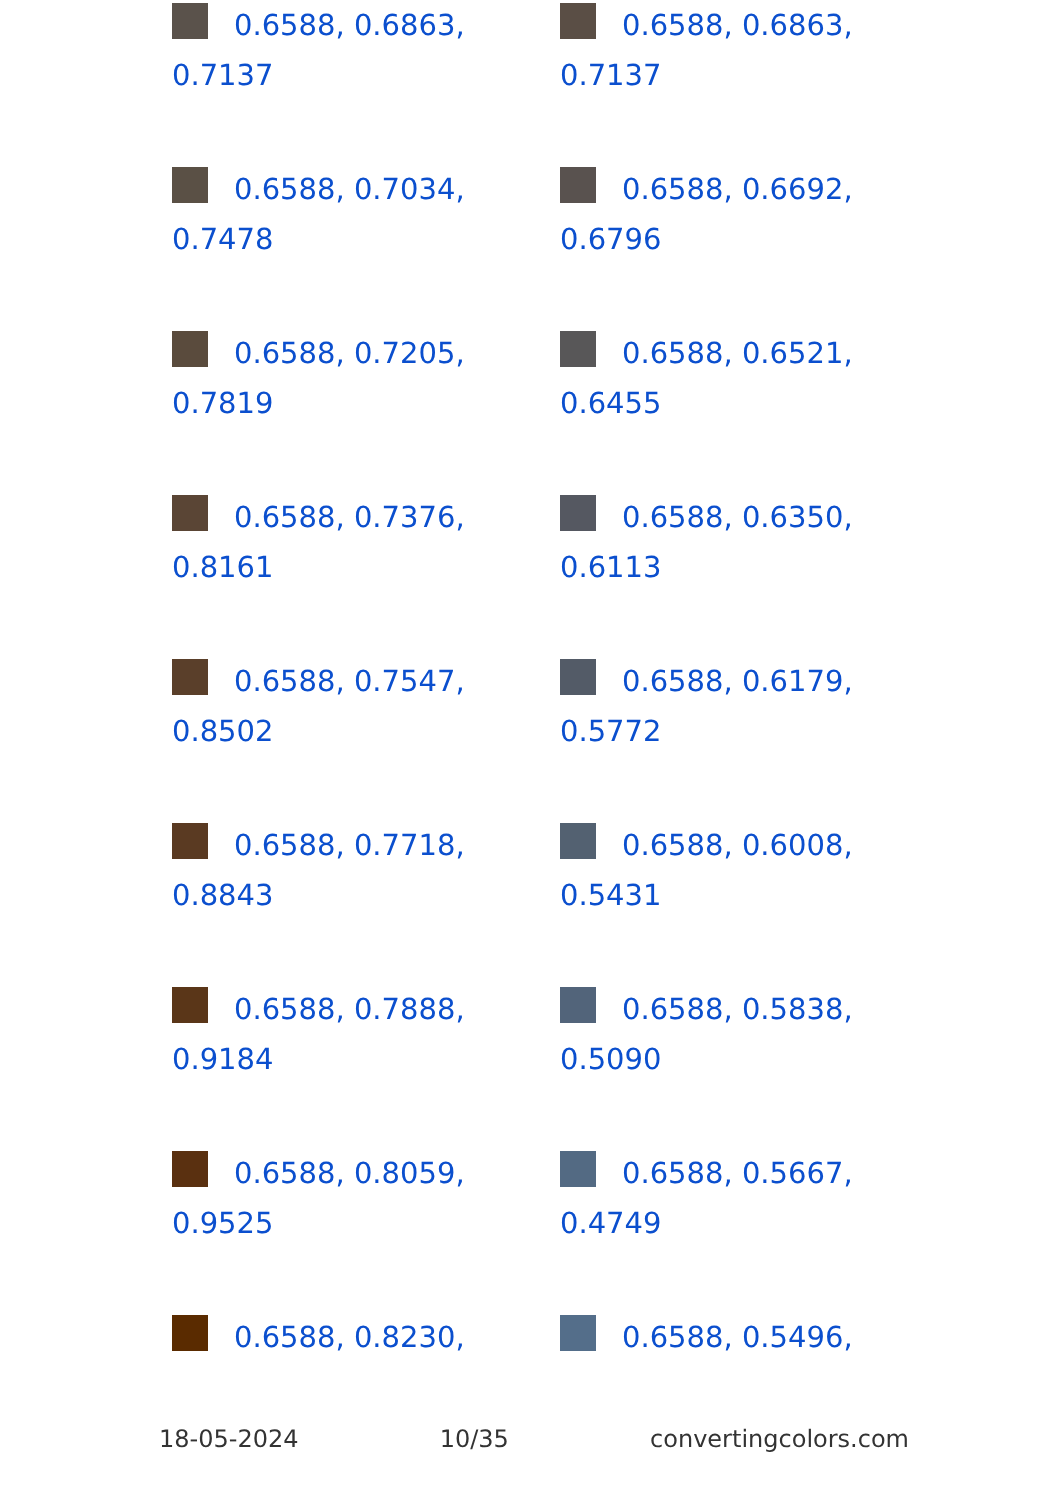0.6588, 0.6863, 0.7137
0.6588, 0.6863, 0.7137
0.6588, 0.7034, 0.7478
0.6588, 0.6692, 0.6796
0.6588, 0.7205, 0.7819
0.6588, 0.6521, 0.6455
0.6588, 0.7376, 0.8161
0.6588, 0.6350, 0.6113
0.6588, 0.7547, 0.8502
0.6588, 0.6179, 0.5772
0.6588, 0.7718, 0.8843
0.6588, 0.6008, 0.5431
0.6588, 0.7888, 0.9184
0.6588, 0.5838, 0.5090
0.6588, 0.8059, 0.9525
0.6588, 0.5667, 0.4749
0.6588, 0.8230,
0.6588, 0.5496,
18-05-2024 10/35 convertingcolors.com